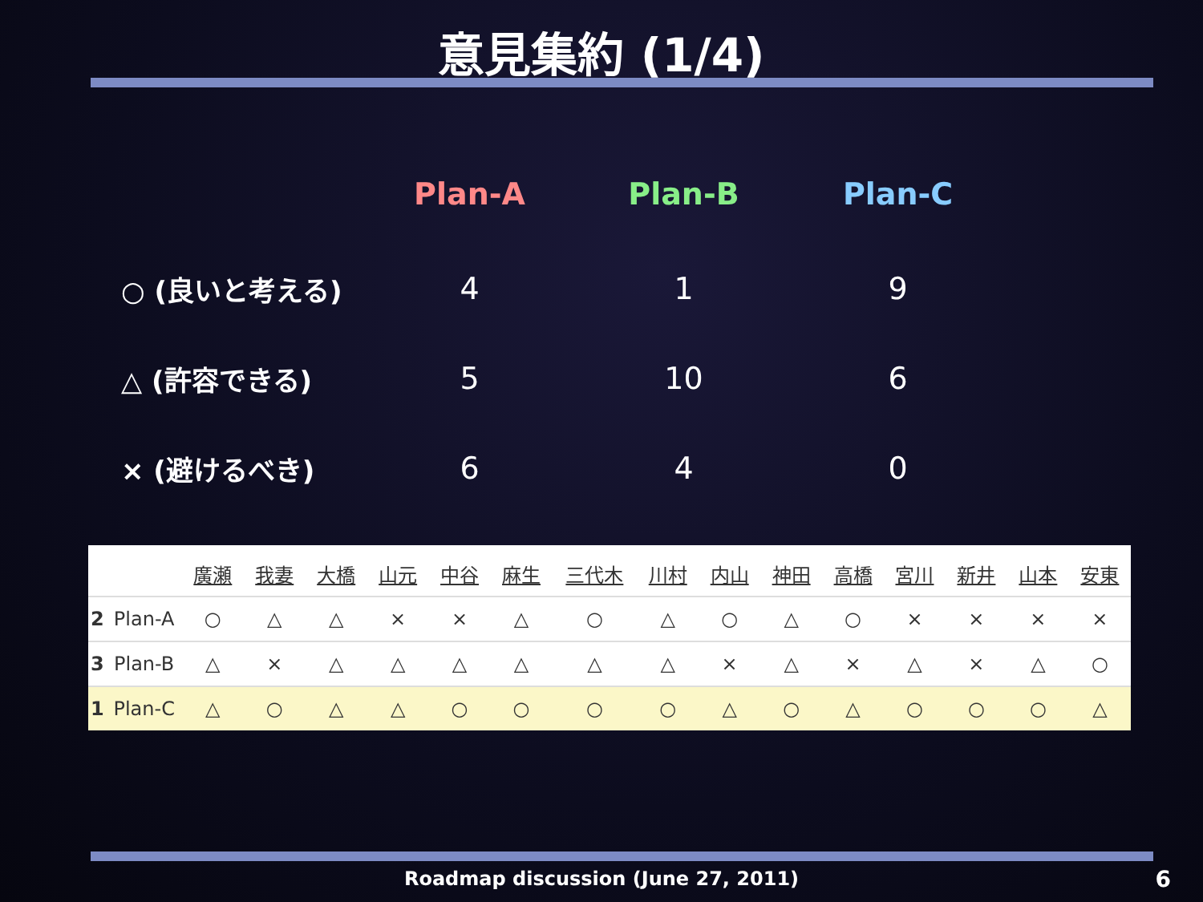意見集約 (1/4)
| | Plan-A | Plan-B | Plan-C |
| --- | --- | --- | --- |
| ○ (良いと考える) | 4 | 1 | 9 |
| △ (許容できる) | 5 | 10 | 6 |
| × (避けるべき) | 6 | 4 | 0 |
| | | 廣瀬 | 我妻 | 大橋 | 山元 | 中谷 | 麻生 | 三代木 | 川村 | 内山 | 神田 | 高橋 | 宮川 | 新井 | 山本 | 安東 |
| --- | --- | --- | --- | --- | --- | --- | --- | --- | --- | --- | --- | --- | --- | --- | --- | --- |
| 2 | Plan-A | ○ | △ | △ | × | × | △ | ○ | △ | ○ | △ | ○ | × | × | × | × |
| 3 | Plan-B | △ | × | △ | △ | △ | △ | △ | △ | × | △ | × | △ | × | △ | ○ |
| 1 | Plan-C | △ | ○ | △ | △ | ○ | ○ | ○ | ○ | △ | ○ | △ | ○ | ○ | ○ | △ |
Roadmap discussion (June 27, 2011) 6